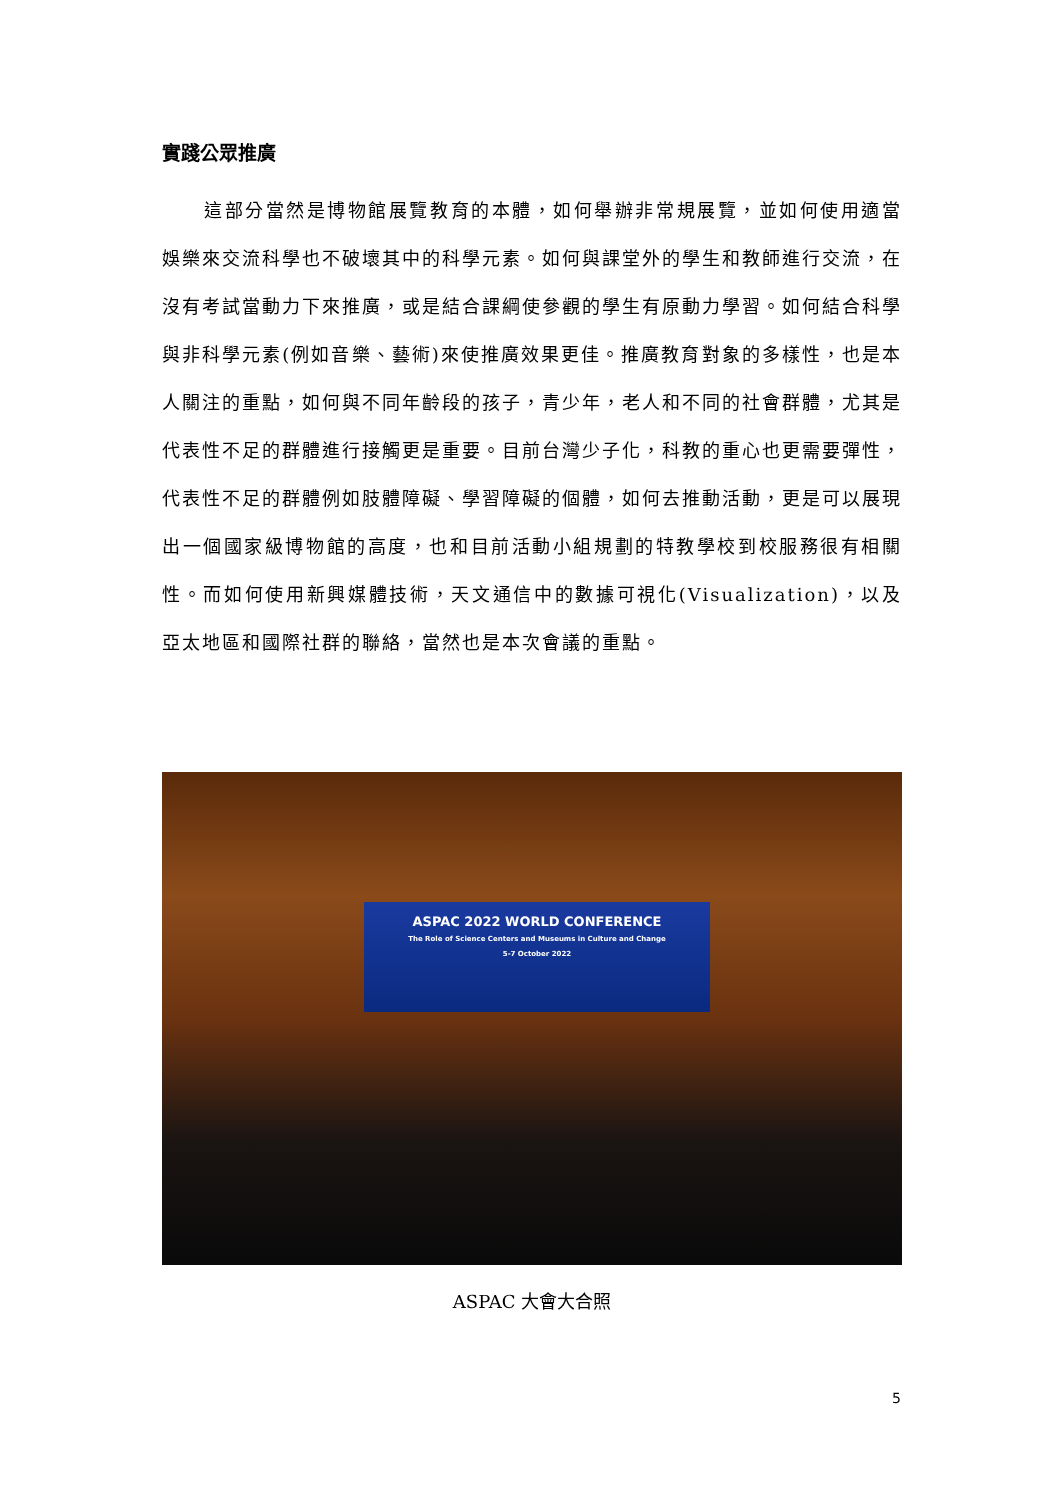實踐公眾推廣
這部分當然是博物館展覽教育的本體，如何舉辦非常規展覽，並如何使用適當娛樂來交流科學也不破壞其中的科學元素。如何與課堂外的學生和教師進行交流，在沒有考試當動力下來推廣，或是結合課綱使參觀的學生有原動力學習。如何結合科學與非科學元素(例如音樂、藝術)來使推廣效果更佳。推廣教育對象的多樣性，也是本人關注的重點，如何與不同年齡段的孩子，青少年，老人和不同的社會群體，尤其是代表性不足的群體進行接觸更是重要。目前台灣少子化，科教的重心也更需要彈性，代表性不足的群體例如肢體障礙、學習障礙的個體，如何去推動活動，更是可以展現出一個國家級博物館的高度，也和目前活動小組規劃的特教學校到校服務很有相關性。而如何使用新興媒體技術，天文通信中的數據可視化(Visualization)，以及亞太地區和國際社群的聯絡，當然也是本次會議的重點。
ASPAC 2022 WORLD CONFERENCE
The Role of Science Centers and Museums in Culture and Change
5-7 October 2022
ASPAC 大會大合照
5